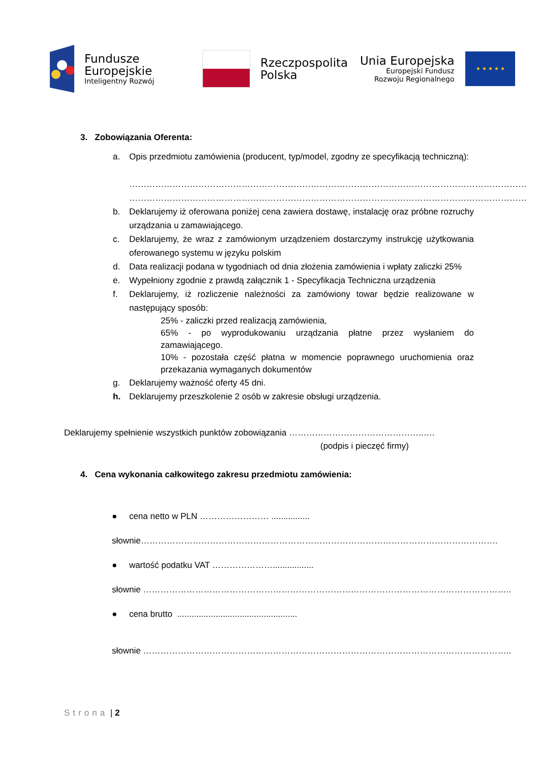Fundusze
Europejskie
Inteligentny Rozwój
Rzeczpospolita
Polska
Unia Europejska
Europejski Fundusz
Rozwoju Regionalnego
★ ★ ★ ★ ★
3. Zobowiązania Oferenta:
a. Opis przedmiotu zamówienia (producent, typ/model, zgodny ze specyfikacją techniczną):
…………………………………………………………………………………………………………………………
…………………………………………………………………………………………………………………………
b. Deklarujemy iż oferowana poniżej cena zawiera dostawę, instalację oraz próbne rozruchy urządzania u zamawiającego.
c. Deklarujemy, że wraz z zamówionym urządzeniem dostarczymy instrukcję użytkowania oferowanego systemu w języku polskim
d. Data realizacji podana w tygodniach od dnia złożenia zamówienia i wpłaty zaliczki 25%
e. Wypełniony zgodnie z prawdą załącznik 1 - Specyfikacja Techniczna urządzenia
f. Deklarujemy, iż rozliczenie należności za zamówiony towar będzie realizowane w następujący sposób:
25% - zaliczki przed realizacją zamówienia,
65% - po wyprodukowaniu urządzania płatne przez wysłaniem do zamawiającego.
10% - pozostała część płatna w momencie poprawnego uruchomienia oraz przekazania wymaganych dokumentów
g. Deklarujemy ważność oferty 45 dni.
h. Deklarujemy przeszkolenie 2 osób w zakresie obsługi urządzenia.
Deklarujemy spełnienie wszystkich punktów zobowiązania ………………………………………..….
(podpis i pieczęć firmy)
4. Cena wykonania całkowitego zakresu przedmiotu zamówienia:
● cena netto w PLN …………………… ................
słownie…………………………………………………………………………………………………………….
● wartość podatku VAT ………………….................
słownie ………………………………………………………………………………………………………………..
● cena brutto ..................................................
słownie ………………………………………………………………………………………………………………..
Strona | 2